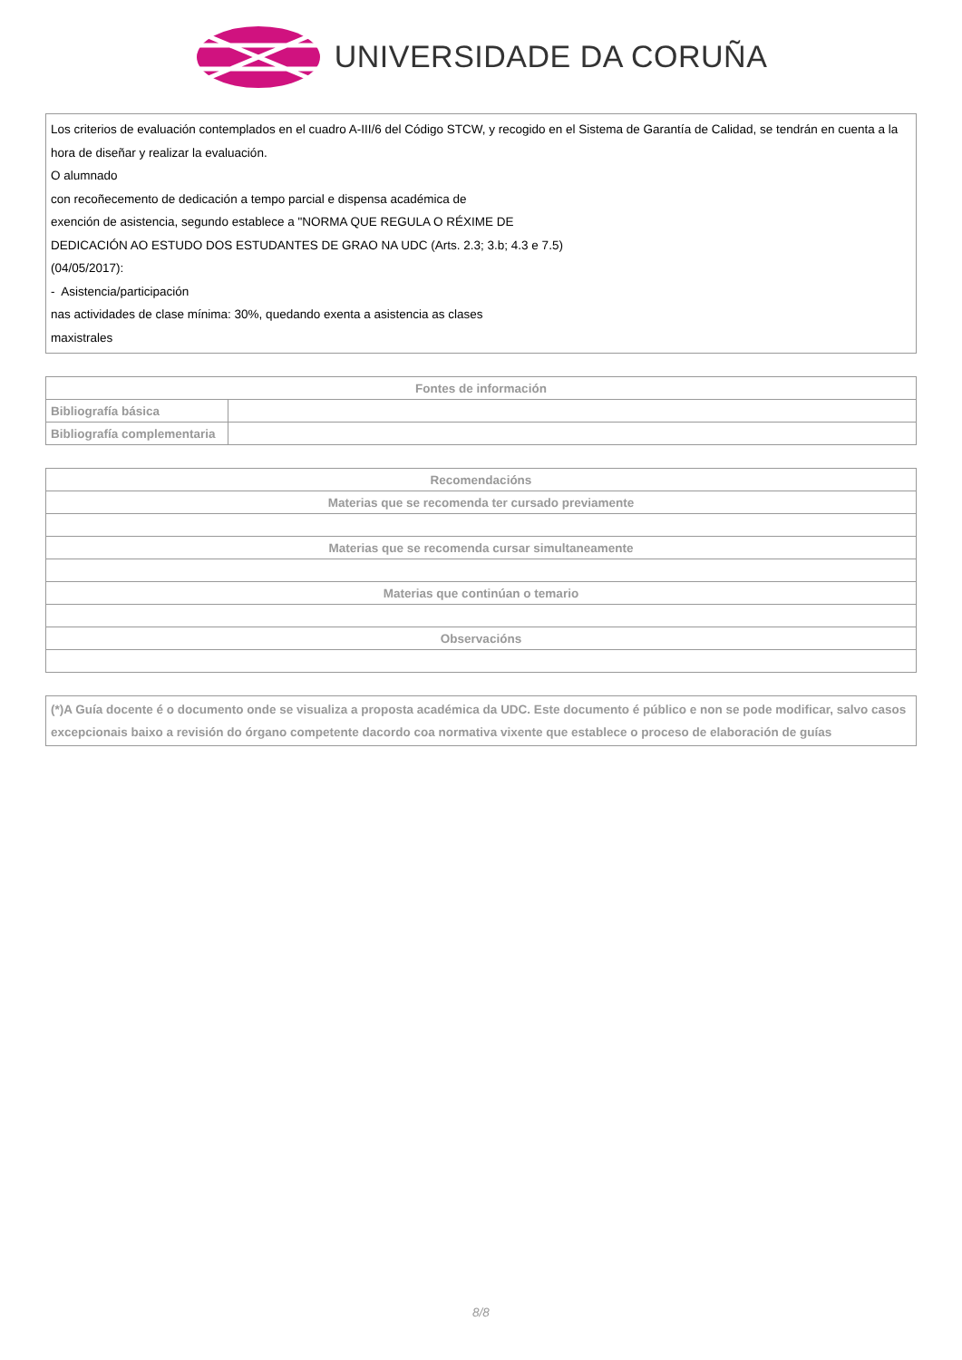UNIVERSIDADE DA CORUÑA
Los criterios de evaluación contemplados en el cuadro A-III/6 del Código STCW, y recogido en el Sistema de Garantía de Calidad, se tendrán en cuenta a la hora de diseñar y realizar la evaluación.
O alumnado
con recoñecemento de dedicación a tempo parcial e dispensa académica de
exención de asistencia, segundo establece a "NORMA QUE REGULA O RÉXIME DE
DEDICACIÓN AO ESTUDO DOS ESTUDANTES DE GRAO NA UDC (Arts. 2.3; 3.b; 4.3 e 7.5)
(04/05/2017):
- Asistencia/participación
nas actividades de clase mínima: 30%, quedando exenta a asistencia as clases
maxistrales
| Fontes de información | |
| --- | --- |
| Bibliografía básica | |
| Bibliografía complementaria | |
| Recomendacións |
| --- |
| Materias que se recomenda ter cursado previamente |
| Materias que se recomenda cursar simultaneamente |
| Materias que continúan o temario |
| Observacións |
(*)A Guía docente é o documento onde se visualiza a proposta académica da UDC. Este documento é público e non se pode modificar, salvo casos excepcionais baixo a revisión do órgano competente dacordo coa normativa vixente que establece o proceso de elaboración de guías
8/8